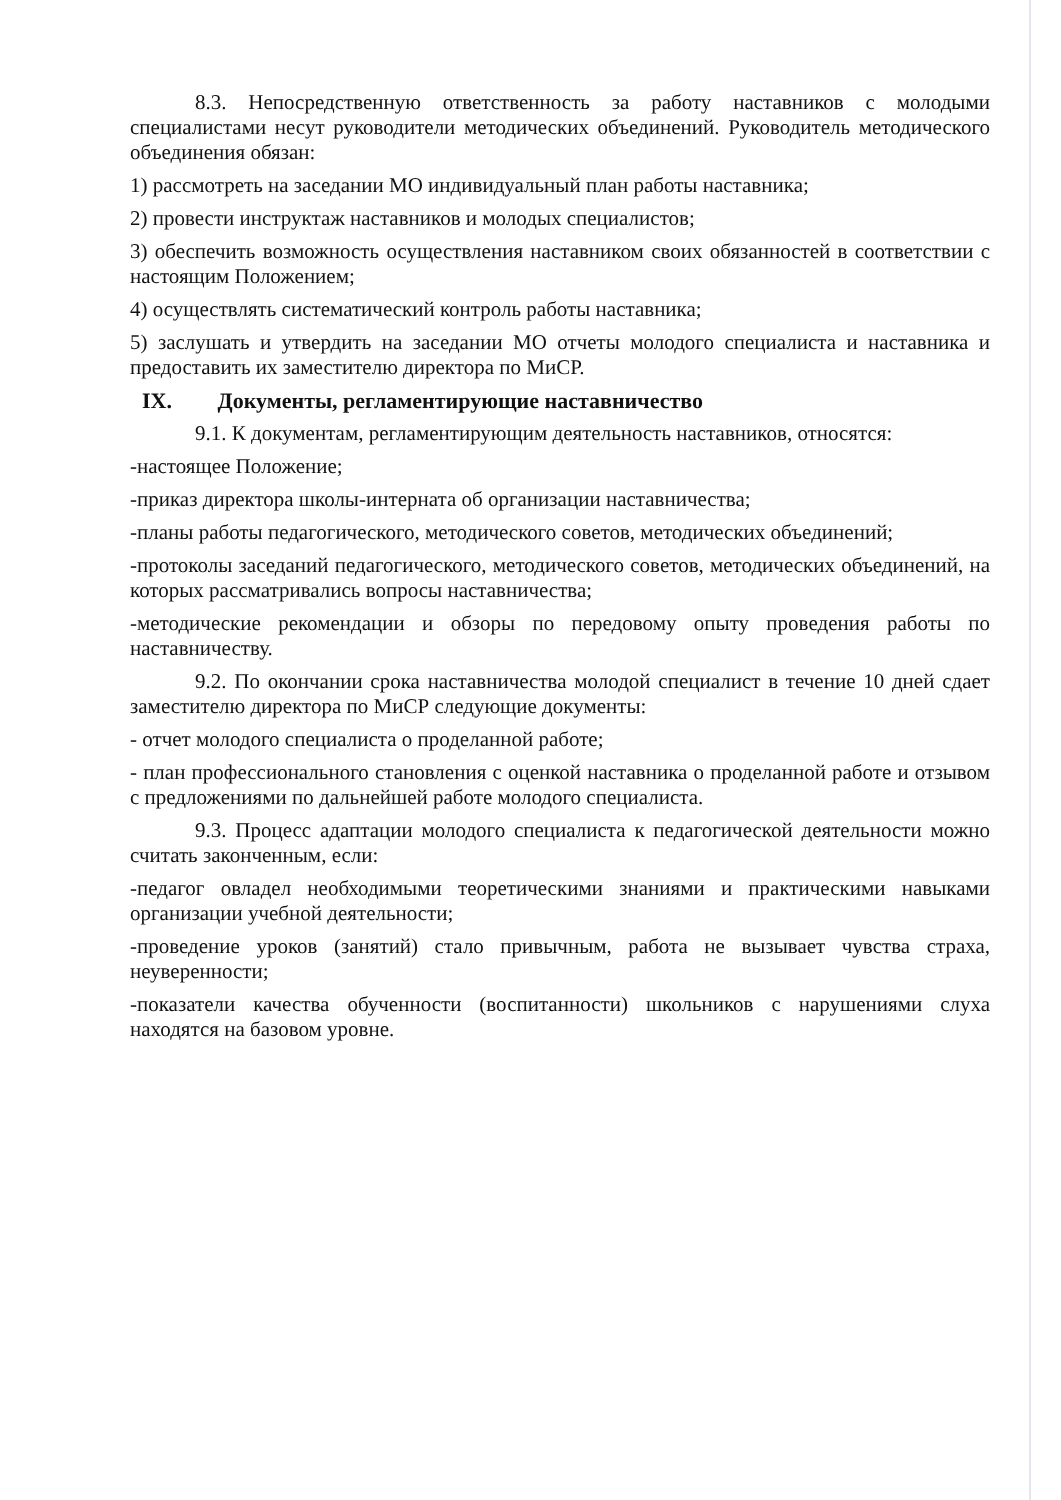8.3. Непосредственную ответственность за работу наставников с молодыми специалистами несут руководители методических объединений. Руководитель методического объединения обязан:
1) рассмотреть на заседании МО индивидуальный план работы наставника;
2) провести инструктаж наставников и молодых специалистов;
3) обеспечить возможность осуществления наставником своих обязанностей в соответствии с настоящим Положением;
4) осуществлять систематический контроль работы наставника;
5) заслушать и утвердить на заседании МО отчеты молодого специалиста и наставника и предоставить их заместителю директора по МиСР.
IX. Документы, регламентирующие наставничество
9.1. К документам, регламентирующим деятельность наставников, относятся:
-настоящее Положение;
-приказ директора школы-интерната об организации наставничества;
-планы работы педагогического, методического советов, методических объединений;
-протоколы заседаний педагогического, методического советов, методических объединений, на которых рассматривались вопросы наставничества;
-методические рекомендации и обзоры по передовому опыту проведения работы по наставничеству.
9.2. По окончании срока наставничества молодой специалист в течение 10 дней сдает заместителю директора по МиСР следующие документы:
- отчет молодого специалиста о проделанной работе;
- план профессионального становления с оценкой наставника о проделанной работе и отзывом с предложениями по дальнейшей работе молодого специалиста.
9.3. Процесс адаптации молодого специалиста к педагогической деятельности можно считать законченным, если:
-педагог овладел необходимыми теоретическими знаниями и практическими навыками организации учебной деятельности;
-проведение уроков (занятий) стало привычным, работа не вызывает чувства страха, неуверенности;
-показатели качества обученности (воспитанности) школьников с нарушениями слуха находятся на базовом уровне.